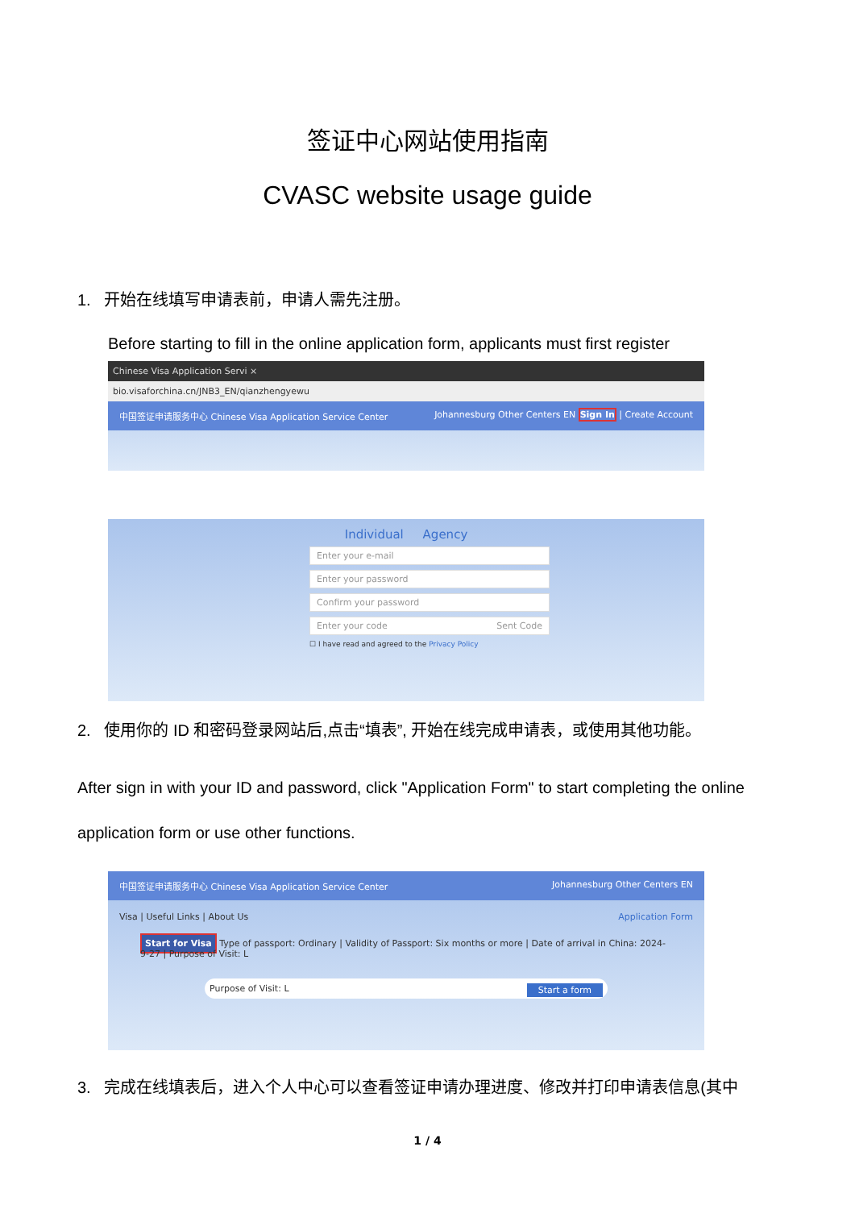签证中心网站使用指南
CVASC website usage guide
1. 开始在线填写申请表前，申请人需先注册。
Before starting to fill in the online application form, applicants must first register
Chinese Visa Application Servi ×
bio.visaforchina.cn/JNB3_EN/qianzhengyewu
中国签证申请服务中心 Chinese Visa Application Service Center Johannesburg Other Centers EN Sign In | Create Account
Individual Agency
Enter your e-mail
Enter your password
Confirm your password
Enter your code Sent Code
☐ I have read and agreed to the Privacy Policy
2. 使用你的 ID 和密码登录网站后,点击“填表”, 开始在线完成申请表，或使用其他功能。
After sign in with your ID and password, click "Application Form" to start completing the online application form or use other functions.
中国签证申请服务中心 Chinese Visa Application Service Center Johannesburg Other Centers EN
Visa | Useful Links | About Us Application Form
Start for Visa Type of passport: Ordinary | Validity of Passport: Six months or more | Date of arrival in China: 2024-9-27 | Purpose of Visit: L
Purpose of Visit: L Start a form
3. 完成在线填表后，进入个人中心可以查看签证申请办理进度、修改并打印申请表信息(其中
1 / 4